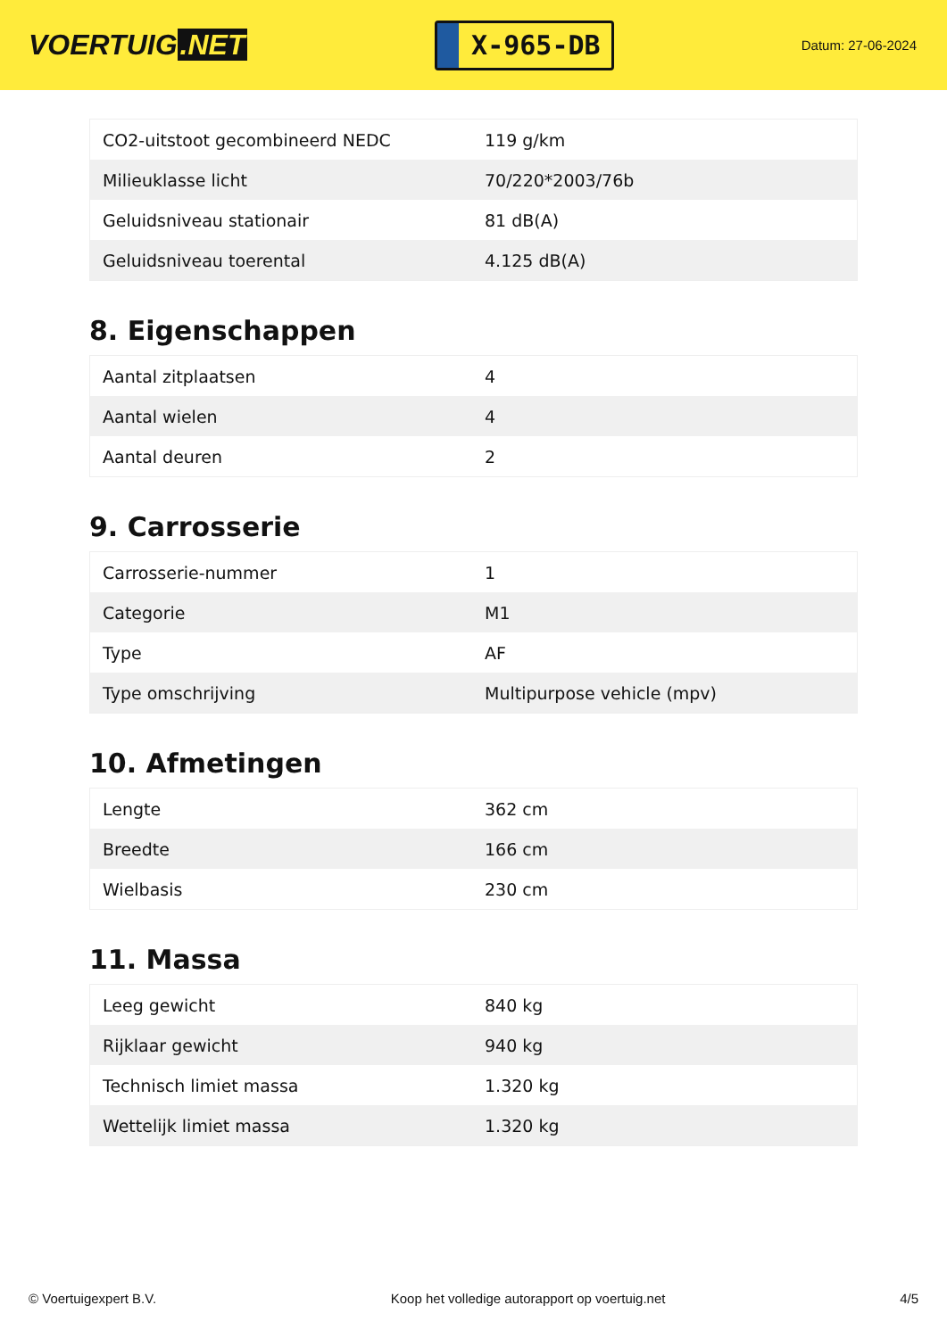VOERTUIG.NET
X-965-DB
Datum: 27-06-2024
| CO2-uitstoot gecombineerd NEDC | 119 g/km |
| Milieuklasse licht | 70/220*2003/76b |
| Geluidsniveau stationair | 81 dB(A) |
| Geluidsniveau toerental | 4.125 dB(A) |
8. Eigenschappen
| Aantal zitplaatsen | 4 |
| Aantal wielen | 4 |
| Aantal deuren | 2 |
9. Carrosserie
| Carrosserie-nummer | 1 |
| Categorie | M1 |
| Type | AF |
| Type omschrijving | Multipurpose vehicle (mpv) |
10. Afmetingen
| Lengte | 362 cm |
| Breedte | 166 cm |
| Wielbasis | 230 cm |
11. Massa
| Leeg gewicht | 840 kg |
| Rijklaar gewicht | 940 kg |
| Technisch limiet massa | 1.320 kg |
| Wettelijk limiet massa | 1.320 kg |
© Voertuigexpert B.V. Koop het volledige autorapport op voertuig.net 4/5